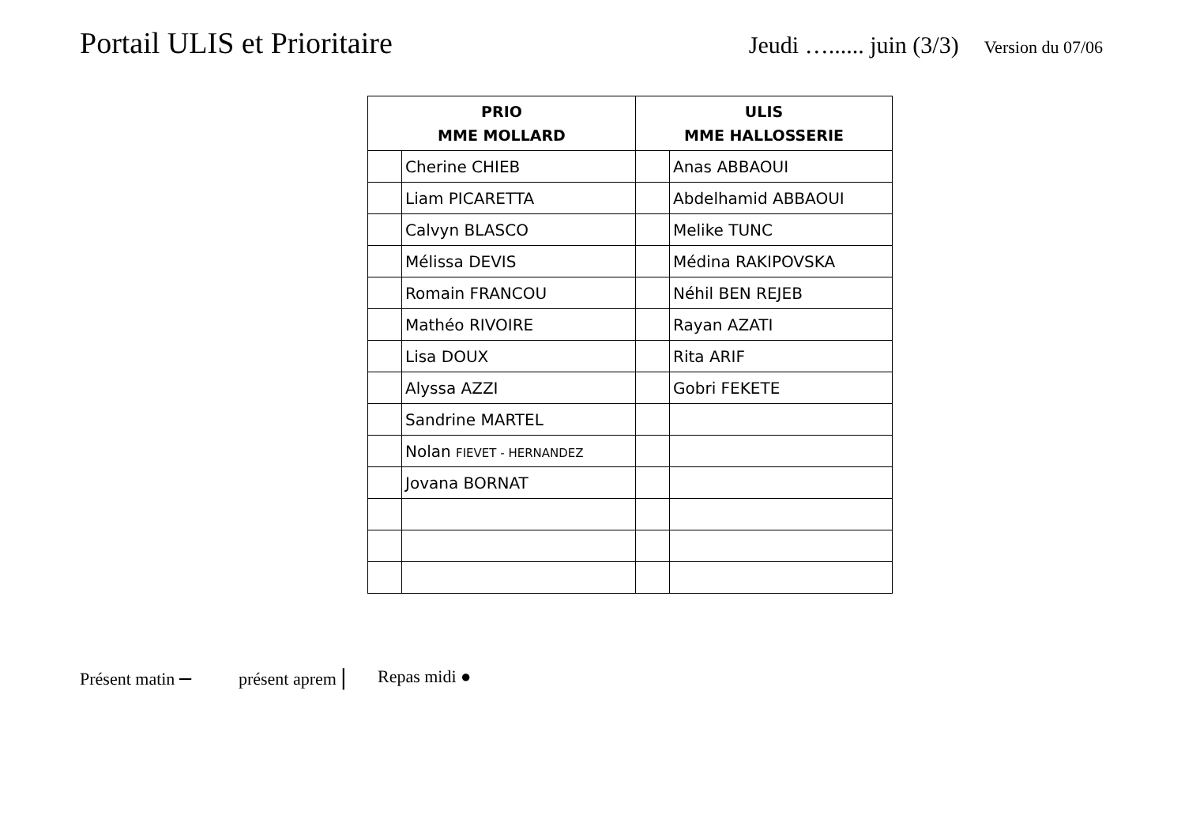Portail ULIS et Prioritaire
Jeudi …...... juin (3/3)
Version du 07/06
| PRIO MME MOLLARD | | ULIS MME HALLOSSERIE | |
| --- | --- | --- | --- |
| | Cherine CHIEB | | Anas ABBAOUI |
| | Liam PICARETTA | | Abdelhamid ABBAOUI |
| | Calvyn BLASCO | | Melike TUNC |
| | Mélissa DEVIS | | Médina RAKIPOVSKA |
| | Romain FRANCOU | | Néhil BEN REJEB |
| | Mathéo RIVOIRE | | Rayan AZATI |
| | Lisa DOUX | | Rita ARIF |
| | Alyssa AZZI | | Gobri FEKETE |
| | Sandrine MARTEL | | |
| | Nolan FIEVET - HERNANDEZ | | |
| | Jovana BORNAT | | |
Présent matin – présent aprem | Repas midi ●